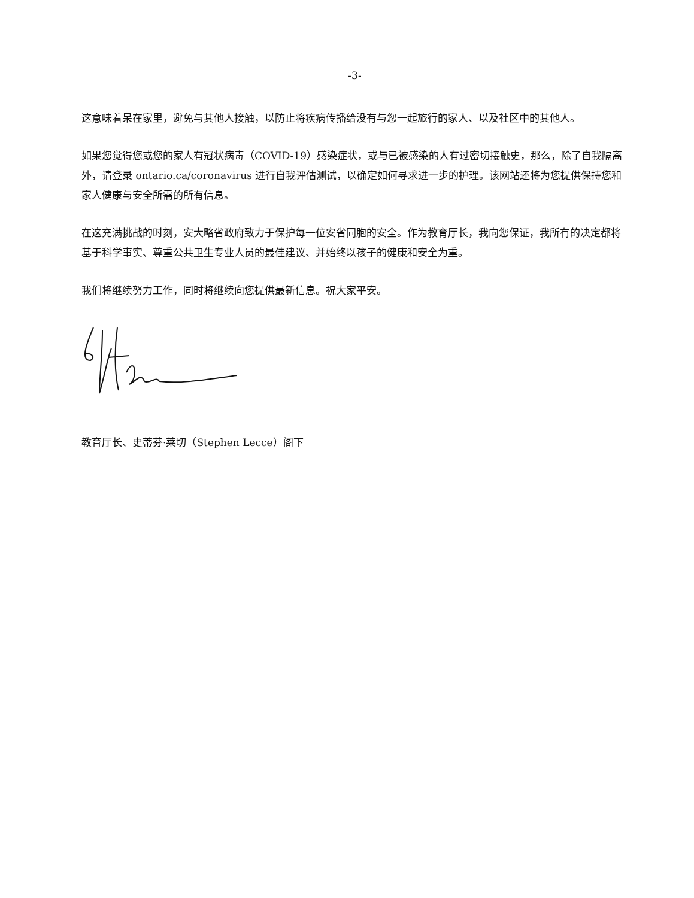-3-
这意味着呆在家里，避免与其他人接触，以防止将疾病传播给没有与您一起旅行的家人、以及社区中的其他人。
如果您觉得您或您的家人有冠状病毒（COVID-19）感染症状，或与已被感染的人有过密切接触史，那么，除了自我隔离外，请登录 ontario.ca/coronavirus 进行自我评估测试，以确定如何寻求进一步的护理。该网站还将为您提供保持您和家人健康与安全所需的所有信息。
在这充满挑战的时刻，安大略省政府致力于保护每一位安省同胞的安全。作为教育厅长，我向您保证，我所有的决定都将基于科学事实、尊重公共卫生专业人员的最佳建议、并始终以孩子的健康和安全为重。
我们将继续努力工作，同时将继续向您提供最新信息。祝大家平安。
教育厅长、史蒂芬·莱切（Stephen Lecce）阁下